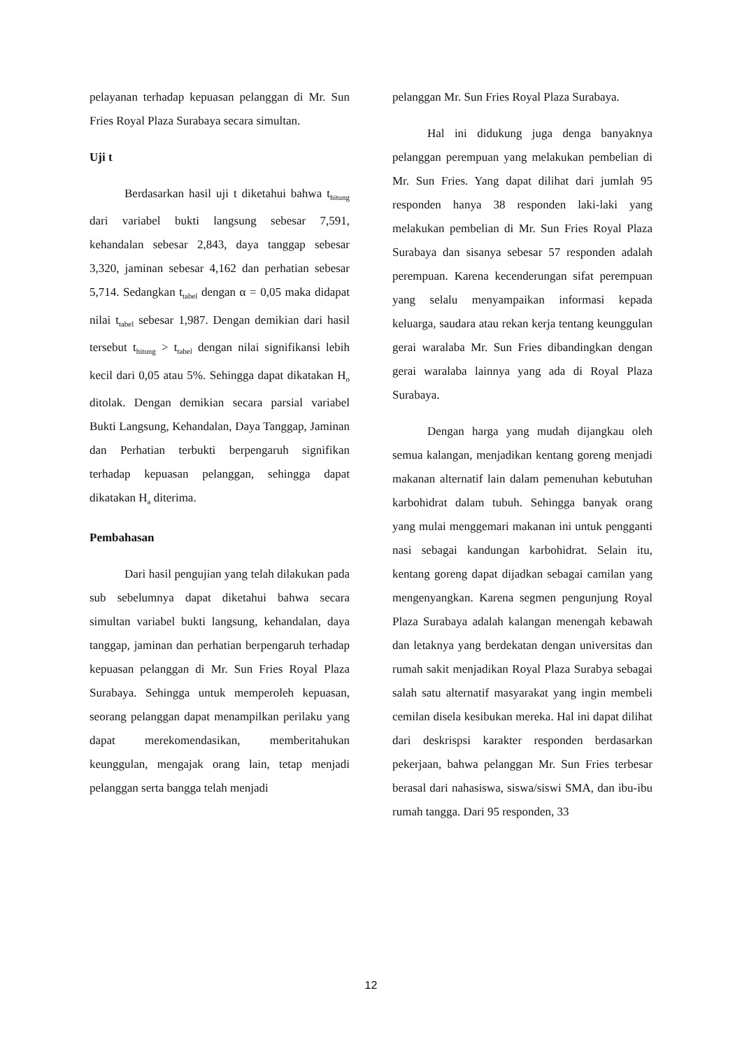pelayanan terhadap kepuasan pelanggan di Mr. Sun Fries Royal Plaza Surabaya secara simultan.
Uji t
Berdasarkan hasil uji t diketahui bahwa t<sub>hitung</sub> dari variabel bukti langsung sebesar 7,591, kehandalan sebesar 2,843, daya tanggap sebesar 3,320, jaminan sebesar 4,162 dan perhatian sebesar 5,714. Sedangkan t<sub>tabel</sub> dengan α = 0,05 maka didapat nilai t<sub>tabel</sub> sebesar 1,987. Dengan demikian dari hasil tersebut t<sub>hitung</sub> > t<sub>tabel</sub> dengan nilai signifikansi lebih kecil dari 0,05 atau 5%. Sehingga dapat dikatakan H<sub>o</sub> ditolak. Dengan demikian secara parsial variabel Bukti Langsung, Kehandalan, Daya Tanggap, Jaminan dan Perhatian terbukti berpengaruh signifikan terhadap kepuasan pelanggan, sehingga dapat dikatakan H<sub>a</sub> diterima.
Pembahasan
Dari hasil pengujian yang telah dilakukan pada sub sebelumnya dapat diketahui bahwa secara simultan variabel bukti langsung, kehandalan, daya tanggap, jaminan dan perhatian berpengaruh terhadap kepuasan pelanggan di Mr. Sun Fries Royal Plaza Surabaya. Sehingga untuk memperoleh kepuasan, seorang pelanggan dapat menampilkan perilaku yang dapat merekomendasikan, memberitahukan keunggulan, mengajak orang lain, tetap menjadi pelanggan serta bangga telah menjadi
pelanggan Mr. Sun Fries Royal Plaza Surabaya.
Hal ini didukung juga denga banyaknya pelanggan perempuan yang melakukan pembelian di Mr. Sun Fries. Yang dapat dilihat dari jumlah 95 responden hanya 38 responden laki-laki yang melakukan pembelian di Mr. Sun Fries Royal Plaza Surabaya dan sisanya sebesar 57 responden adalah perempuan. Karena kecenderungan sifat perempuan yang selalu menyampaikan informasi kepada keluarga, saudara atau rekan kerja tentang keunggulan gerai waralaba Mr. Sun Fries dibandingkan dengan gerai waralaba lainnya yang ada di Royal Plaza Surabaya.
Dengan harga yang mudah dijangkau oleh semua kalangan, menjadikan kentang goreng menjadi makanan alternatif lain dalam pemenuhan kebutuhan karbohidrat dalam tubuh. Sehingga banyak orang yang mulai menggemari makanan ini untuk pengganti nasi sebagai kandungan karbohidrat. Selain itu, kentang goreng dapat dijadkan sebagai camilan yang mengenyangkan. Karena segmen pengunjung Royal Plaza Surabaya adalah kalangan menengah kebawah dan letaknya yang berdekatan dengan universitas dan rumah sakit menjadikan Royal Plaza Surabya sebagai salah satu alternatif masyarakat yang ingin membeli cemilan disela kesibukan mereka. Hal ini dapat dilihat dari deskrispsi karakter responden berdasarkan pekerjaan, bahwa pelanggan Mr. Sun Fries terbesar berasal dari nahasiswa, siswa/siswi SMA, dan ibu-ibu rumah tangga. Dari 95 responden, 33
12